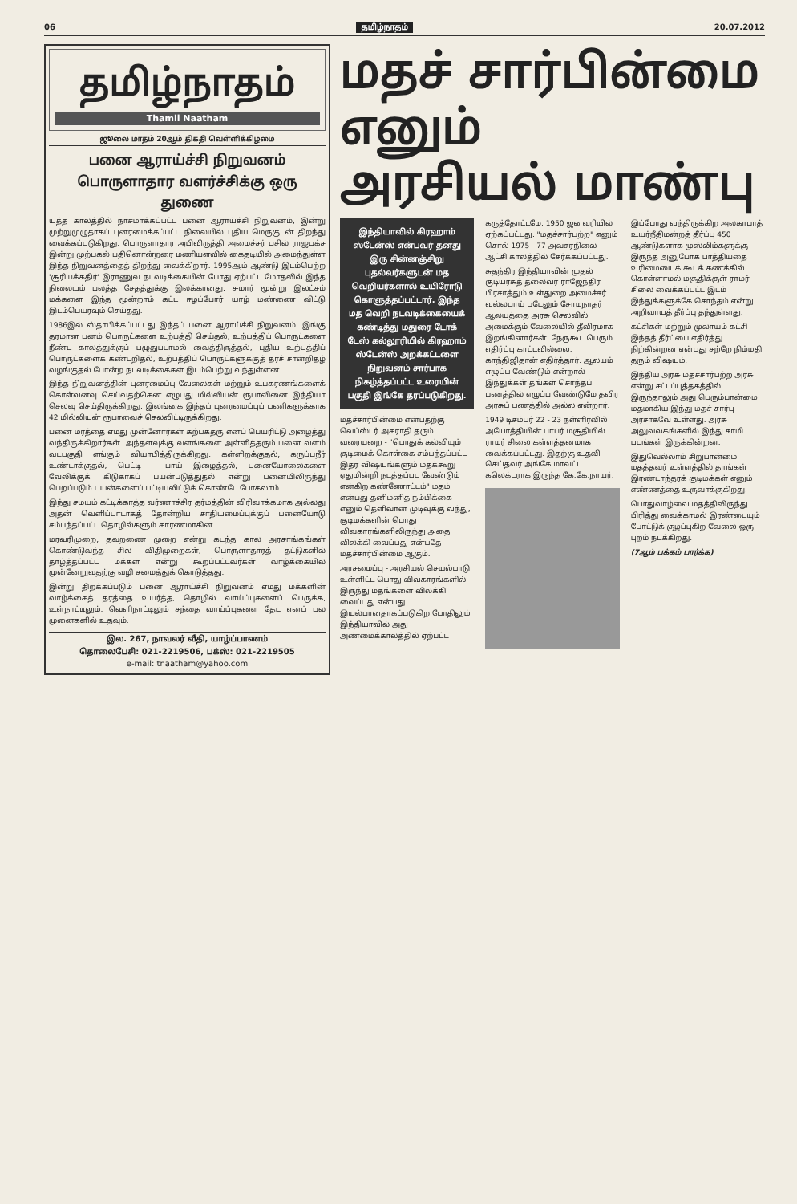06 தமிழ்நாதம் 20.07.2012
தமிழ்நாதம்
Thamil Naatham
ஜூலை மாதம் 20ஆம் திகதி வெள்ளிக்கிழமை
பனை ஆராய்ச்சி நிறுவனம்
பொருளாதார வளர்ச்சிக்கு ஒரு துணை
யுத்த காலத்தில் நாசமாக்கப்பட்ட பனை ஆராய்ச்சி நிறுவனம், இன்று முற்றுமுழுதாகப் புனரமைக்கப்பட்ட நிலையில் புதிய மெருகுடன் திறந்து வைக்கப்படுகிறது. பொருளாதார அபிவிருத்தி அமைச்சர் பசில் ராஜபக்ச இன்று முற்பகல் பதினொன்றரை மணியளவில் கைதடியில் அமைந்துள்ள இந்த நிறுவனத்தைத் திறந்து வைக்கிறார். 1995ஆம் ஆண்டு இடம்பெற்ற 'சூரியக்கதிர்' இராணுவ நடவடிக்கையின் போது ஏற்பட்ட மோதலில் இந்த நிலையம் பலத்த சேதத்துக்கு இலக்கானது. சுமார் மூன்று இலட்சம் மக்களை இந்த மூன்றாம் கட்ட ஈழப்போர் யாழ் மண்ணை விட்டு இடம்பெயரவும் செய்தது.
1986இல் ஸ்தாபிக்கப்பட்டது இந்தப் பனை ஆராய்ச்சி நிறுவனம். இங்கு தரமான பனம் பொருட்களை உற்பத்தி செய்தல், உற்பத்திப் பொருட்களை நீண்ட காலத்துக்குப் பழுதுபடாமல் வைத்திருத்தல், புதிய உற்பத்திப் பொருட்களைக் கண்டறிதல், உற்பத்திப் பொருட்களுக்குத் தரச் சான்றிதழ் வழங்குதல் போன்ற நடவடிக்கைகள் இடம்பெற்று வந்துள்ளன.
இந்த நிறுவனத்தின் புனரமைப்பு வேலைகள் மற்றும் உபகரணங்களைக் கொள்வனவு செய்வதற்கென எழுபது மில்லியன் ரூபாவினை இந்தியா செலவு செய்திருக்கிறது. இலங்கை இந்தப் புனரமைப்புப் பணிகளுக்காக 42 மில்லியன் ரூபாவைச் செலவிட்டிருக்கிறது.
பனை மரத்தை எமது முன்னோர்கள் கற்பகதரு எனப் பெயரிட்டு அழைத்து வந்திருக்கிறார்கள். அந்தளவுக்கு வளங்களை அள்ளித்தரும் பனை வளம் வடபகுதி எங்கும் வியாபித்திருக்கிறது. கள்ளிறக்குதல், கருப்பநீர் உண்டாக்குதல், பெட்டி - பாய் இழைத்தல், பனையோலைகளை வேலிக்குக் கிடுகாகப் பயன்படுத்துதல் என்று பனையிலிருந்து பெறப்படும் பயன்களைப் பட்டியலிட்டுக் கொண்டே போகலாம்.
இந்து சமயம் கட்டிக்காத்த வர்ணாச்சிர தர்மத்தின் விரிவாக்கமாக அல்லது அதன் வெளிப்பாடாகத் தோன்றிய சாதியமைப்புக்குப் பனையோடு சம்பந்தப்பட்ட தொழில்களும் காரணமாகின...
மரவரிமுறை, தவறணை முறை என்று கடந்த கால அரசாங்கங்கள் கொண்டுவந்த சில விதிமுறைகள், பொருளாதாரத் தட்டுகளில் தாழ்த்தப்பட்ட மக்கள் என்று கூறப்பட்டவர்கள் வாழ்க்கையில் முன்னேறுவதற்கு வழி சமைத்துக் கொடுத்தது.
இன்று திறக்கப்படும் பனை ஆராய்ச்சி நிறுவனம் எமது மக்களின் வாழ்க்கைத் தரத்தை உயர்த்த, தொழில் வாய்ப்புகளைப் பெருக்க, உள்நாட்டிலும், வெளிநாட்டிலும் சந்தை வாய்ப்புகளை தேட எனப் பல முனைகளில் உதவும்.
இல. 267, நாவலர் வீதி, யாழ்ப்பாணம்
தொலைபேசி: 021-2219506, பக்ஸ்: 021-2219505
e-mail: tnaatham@yahoo.com
மதச் சார்பின்மை எனும்
அரசியல் மாண்பு
இந்தியாவில் கிரஹாம் ஸ்டேன்ஸ் என்பவர் தனது இரு சின்னஞ்சிறு புதல்வர்களுடன் மத வெறியர்களால் உயிரோடு கொளுத்தப்பட்டார். இந்த மத வெறி நடவடிக்கையைக் கண்டித்து மதுரை டோக் டேஸ் கல்லூரியில் கிரஹாம் ஸ்டேன்ஸ் அறக்கட்டளை நிறுவனம் சார்பாக நிகழ்த்தப்பட்ட உரையின் பகுதி இங்கே தரப்படுகிறது.
மதச்சார்பின்மை என்பதற்கு வெப்ஸ்டர் அகராதி தரும் வரையறை - "பொதுக் கல்வியும் குடிமைக் கொள்கை சம்பந்தப்பட்ட இதர விஷயங்களும் மதக்கூறு ஏதுமின்றி நடத்தப்பட வேண்டும் என்கிற கண்ணோட்டம்" மதம் என்பது தனிமனித நம்பிக்கை எனும் தெளிவான முடிவுக்கு வந்து, குடிமக்களின் பொது விவகாரங்களிலிருந்து அதை விலக்கி வைப்பது என்பதே மதச்சார்பின்மை ஆகும்.
அரசமைப்பு - அரசியல் செயல்பாடு உள்ளிட்ட பொது விவகாரங்களில் இருந்து மதங்களை விலக்கி வைப்பது என்பது இயல்பானதாகப்படுகிற போதிலும் இந்தியாவில் அது அண்மைக்காலத்தில் ஏற்பட்ட கருத்தோட்டமே. 1950 ஜனவரியில் ஏற்கப்பட்டது. "மதச்சார்பற்ற" எனும் சொல் 1975 - 77 அவசரநிலை ஆட்சி காலத்தில் சேர்க்கப்பட்டது.
சுதந்திர இந்தியாவின் முதல் குடியரசுத் தலைவர் ராஜேந்திர பிரசாத்தும் உள்துறை அமைச்சர் வல்லபாய் படேலும் சோமநாதர் ஆலயத்தை அரசு செலவில் அமைக்கும் வேலையில் தீவிரமாக இறங்கினார்கள். நேருகூட பெரும் எதிர்ப்பு காட்டவில்லை. காந்திஜிதான் எதிர்த்தார். ஆலயம் எழுப்ப வேண்டும் என்றால் இந்துக்கள் தங்கள் சொந்தப் பணத்தில் எழுப்ப வேண்டுமே தவிர அரசுப் பணத்தில் அல்ல என்றார்.
1949 டிசம்பர் 22 - 23 நள்ளிரவில் அயோத்தியின் பாபர் மசூதியில் ராமர் சிலை கள்ளத்தனமாக வைக்கப்பட்டது. இதற்கு உதவி செய்தவர் அங்கே மாவட்ட கலெக்டராக இருந்த கே.கே.நாயர்.
இப்போது வந்திருக்கிற அலகாபாத் உயர்நீதிமன்றத் தீர்ப்பு 450 ஆண்டுகளாக முஸ்லிம்களுக்கு இருந்த அனுபோக பாத்தியதை உரிமையைக் கூடக் கணக்கில் கொள்ளாமல் மசூதிக்குள் ராமர் சிலை வைக்கப்பட்ட இடம் இந்துக்களுக்கே சொந்தம் என்று அறிவாயத் தீர்ப்பு தந்துள்ளது.
கட்சிகள் மற்றும் முலாயம் கட்சி இந்தத் தீர்ப்பை எதிர்த்து நிற்கின்றன என்பது சற்றே நிம்மதி தரும் விஷயம்.
இந்திய அரசு மதச்சார்பற்ற அரசு என்று சட்டப்புத்தகத்தில் இருந்தாலும் அது பெரும்பான்மை மதமாகிய இந்து மதச் சார்பு அரசாகவே உள்ளது. அரசு அலுவலகங்களில் இந்து சாமி படங்கள் இருக்கின்றன.
இதுவெல்லாம் சிறுபான்மை மதத்தவர் உள்ளத்தில் தாங்கள் இரண்டாந்தரக் குடிமக்கள் எனும் எண்ணத்தை உருவாக்குகிறது.
பொதுவாழ்வை மதத்திலிருந்து பிரித்து வைக்காமல் இரண்டையும் போட்டுக் குழப்புகிற வேலை ஒரு புறம் நடக்கிறது.
(7ஆம் பக்கம் பார்க்க)